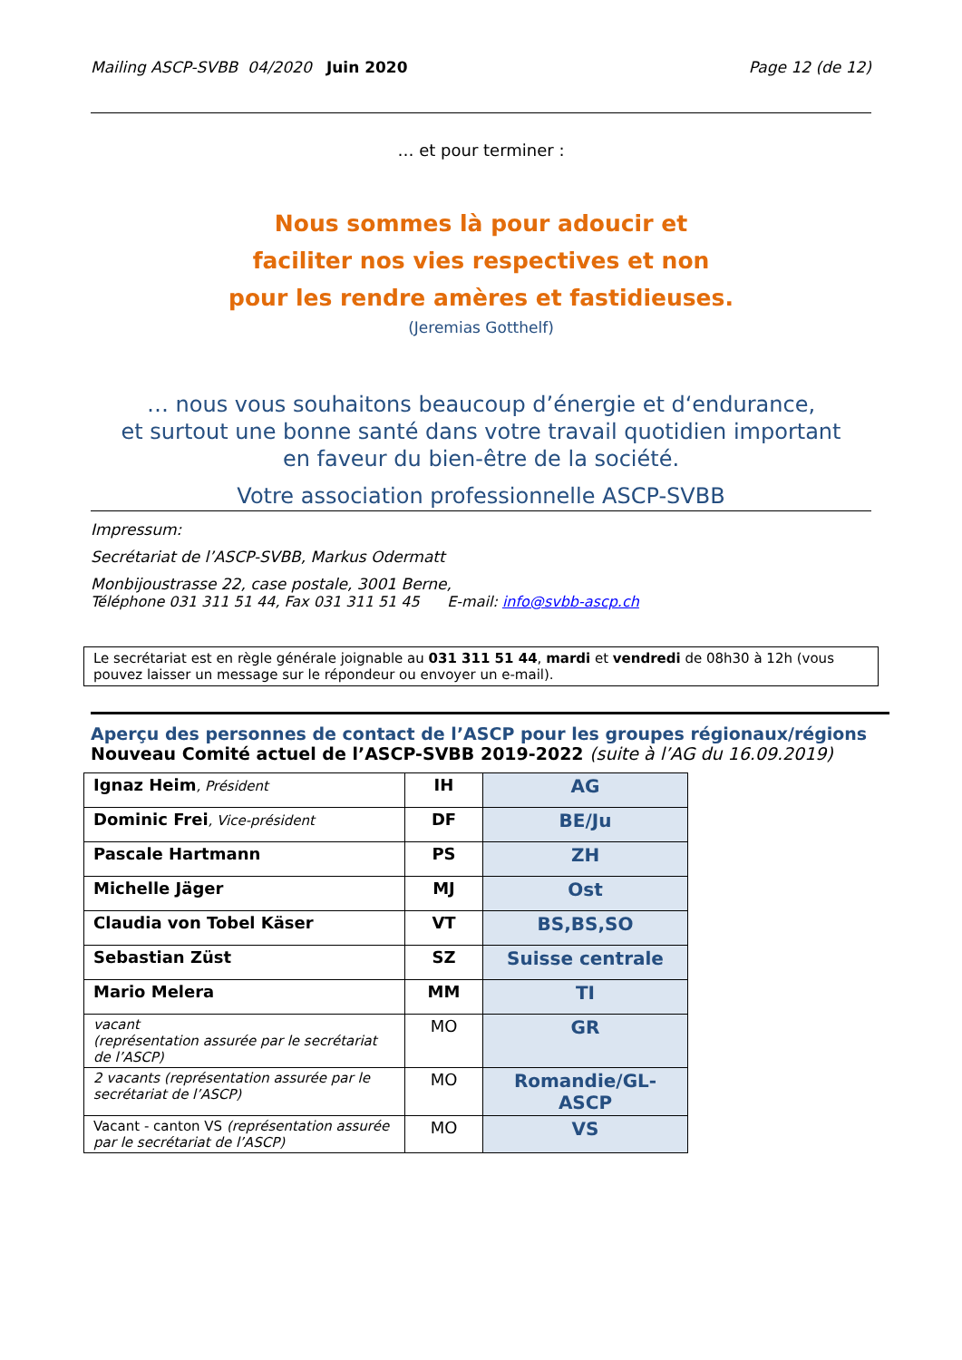Mailing ASCP-SVBB 04/2020 Juin 2020 Page 12 (de 12)
… et pour terminer :
Nous sommes là pour adoucir et
faciliter nos vies respectives et non
pour les rendre amères et fastidieuses.
(Jeremias Gotthelf)
… nous vous souhaitons beaucoup d’énergie et d‘endurance,
et surtout une bonne santé dans votre travail quotidien important
en faveur du bien-être de la société.
Votre association professionnelle ASCP-SVBB
Impressum:
Secrétariat de l’ASCP-SVBB, Markus Odermatt
Monbijoustrasse 22, case postale, 3001 Berne,
Téléphone 031 311 51 44, Fax 031 311 51 45 E-mail: info@svbb-ascp.ch
Le secrétariat est en règle générale joignable au 031 311 51 44, mardi et vendredi de 08h30 à 12h (vous pouvez laisser un message sur le répondeur ou envoyer un e-mail).
Aperçu des personnes de contact de l’ASCP pour les groupes régionaux/régions
Nouveau Comité actuel de l’ASCP-SVBB 2019-2022 (suite à l’AG du 16.09.2019)
| Ignaz Heim , Président | IH | AG |
| Dominic Frei , Vice-président | DF | BE/Ju |
| Pascale Hartmann | PS | ZH |
| Michelle Jäger | MJ | Ost |
| Claudia von Tobel Käser | VT | BS,BS,SO |
| Sebastian Züst | SZ | Suisse centrale |
| Mario Melera | MM | TI |
| vacant (représentation assurée par le secrétariat de l’ASCP) | MO | GR |
| 2 vacants (représentation assurée par le secrétariat de l’ASCP) | MO | Romandie/GL-ASCP |
| Vacant - canton VS (représentation assurée par le secrétariat de l’ASCP) | MO | VS |